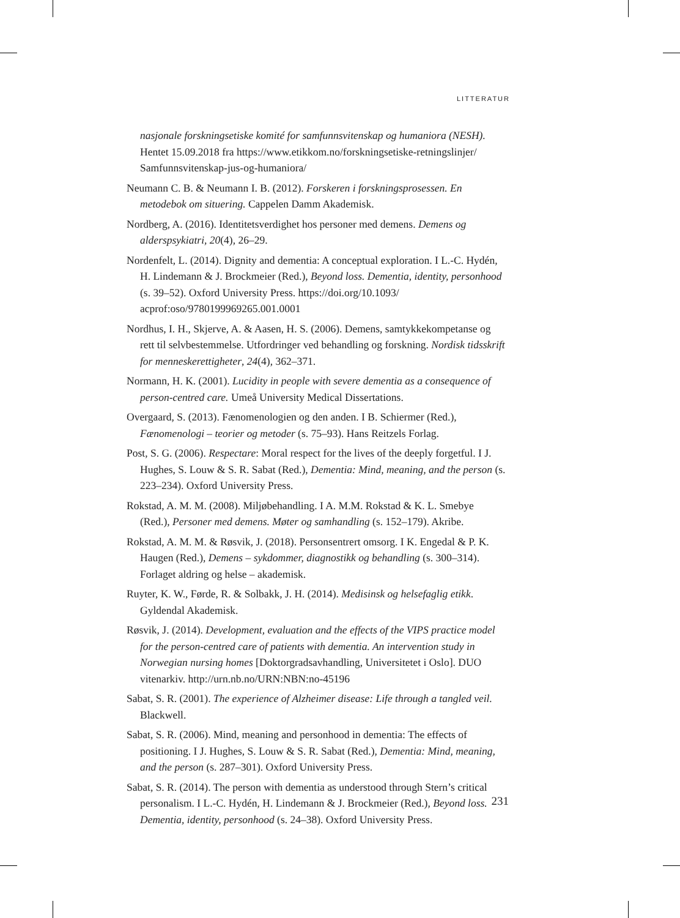LITTERATUR
nasjonale forskningsetiske komité for samfunnsvitenskap og humaniora (NESH). Hentet 15.09.2018 fra https://www.etikkom.no/forskningsetiske-retningslinjer/ Samfunnsvitenskap-jus-og-humaniora/
Neumann C. B. & Neumann I. B. (2012). Forskeren i forskningsprosessen. En metodebok om situering. Cappelen Damm Akademisk.
Nordberg, A. (2016). Identitetsverdighet hos personer med demens. Demens og alderspsykiatri, 20(4), 26–29.
Nordenfelt, L. (2014). Dignity and dementia: A conceptual exploration. I L.-C. Hydén, H. Lindemann & J. Brockmeier (Red.), Beyond loss. Dementia, identity, personhood (s. 39–52). Oxford University Press. https://doi.org/10.1093/ acprof:oso/9780199969265.001.0001
Nordhus, I. H., Skjerve, A. & Aasen, H. S. (2006). Demens, samtykkekompetanse og rett til selvbestemmelse. Utfordringer ved behandling og forskning. Nordisk tidsskrift for menneskerettigheter, 24(4), 362–371.
Normann, H. K. (2001). Lucidity in people with severe dementia as a consequence of person-centred care. Umeå University Medical Dissertations.
Overgaard, S. (2013). Fænomenologien og den anden. I B. Schiermer (Red.), Fænomenologi – teorier og metoder (s. 75–93). Hans Reitzels Forlag.
Post, S. G. (2006). Respectare: Moral respect for the lives of the deeply forgetful. I J. Hughes, S. Louw & S. R. Sabat (Red.), Dementia: Mind, meaning, and the person (s. 223–234). Oxford University Press.
Rokstad, A. M. M. (2008). Miljøbehandling. I A. M.M. Rokstad & K. L. Smebye (Red.), Personer med demens. Møter og samhandling (s. 152–179). Akribe.
Rokstad, A. M. M. & Røsvik, J. (2018). Personsentrert omsorg. I K. Engedal & P. K. Haugen (Red.), Demens – sykdommer, diagnostikk og behandling (s. 300–314). Forlaget aldring og helse – akademisk.
Ruyter, K. W., Førde, R. & Solbakk, J. H. (2014). Medisinsk og helsefaglig etikk. Gyldendal Akademisk.
Røsvik, J. (2014). Development, evaluation and the effects of the VIPS practice model for the person-centred care of patients with dementia. An intervention study in Norwegian nursing homes [Doktorgradsavhandling, Universitetet i Oslo]. DUO vitenarkiv. http://urn.nb.no/URN:NBN:no-45196
Sabat, S. R. (2001). The experience of Alzheimer disease: Life through a tangled veil. Blackwell.
Sabat, S. R. (2006). Mind, meaning and personhood in dementia: The effects of positioning. I J. Hughes, S. Louw & S. R. Sabat (Red.), Dementia: Mind, meaning, and the person (s. 287–301). Oxford University Press.
Sabat, S. R. (2014). The person with dementia as understood through Stern’s critical personalism. I L.-C. Hydén, H. Lindemann & J. Brockmeier (Red.), Beyond loss. Dementia, identity, personhood (s. 24–38). Oxford University Press.
231